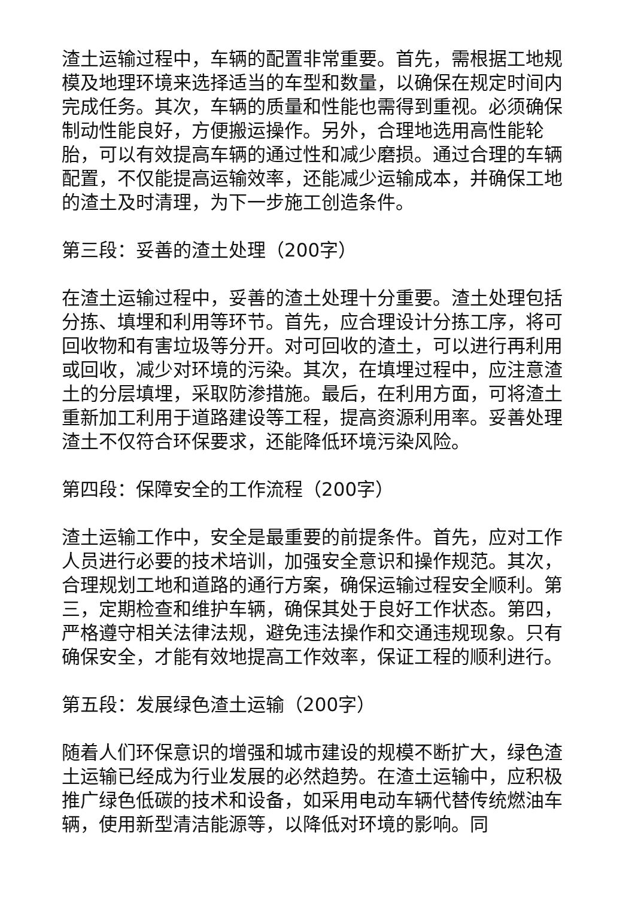渣土运输过程中，车辆的配置非常重要。首先，需根据工地规模及地理环境来选择适当的车型和数量，以确保在规定时间内完成任务。其次，车辆的质量和性能也需得到重视。必须确保制动性能良好，方便搬运操作。另外，合理地选用高性能轮胎，可以有效提高车辆的通过性和减少磨损。通过合理的车辆配置，不仅能提高运输效率，还能减少运输成本，并确保工地的渣土及时清理，为下一步施工创造条件。
第三段：妥善的渣土处理（200字）
在渣土运输过程中，妥善的渣土处理十分重要。渣土处理包括分拣、填埋和利用等环节。首先，应合理设计分拣工序，将可回收物和有害垃圾等分开。对可回收的渣土，可以进行再利用或回收，减少对环境的污染。其次，在填埋过程中，应注意渣土的分层填埋，采取防渗措施。最后，在利用方面，可将渣土重新加工利用于道路建设等工程，提高资源利用率。妥善处理渣土不仅符合环保要求，还能降低环境污染风险。
第四段：保障安全的工作流程（200字）
渣土运输工作中，安全是最重要的前提条件。首先，应对工作人员进行必要的技术培训，加强安全意识和操作规范。其次，合理规划工地和道路的通行方案，确保运输过程安全顺利。第三，定期检查和维护车辆，确保其处于良好工作状态。第四，严格遵守相关法律法规，避免违法操作和交通违规现象。只有确保安全，才能有效地提高工作效率，保证工程的顺利进行。
第五段：发展绿色渣土运输（200字）
随着人们环保意识的增强和城市建设的规模不断扩大，绿色渣土运输已经成为行业发展的必然趋势。在渣土运输中，应积极推广绿色低碳的技术和设备，如采用电动车辆代替传统燃油车辆，使用新型清洁能源等，以降低对环境的影响。同